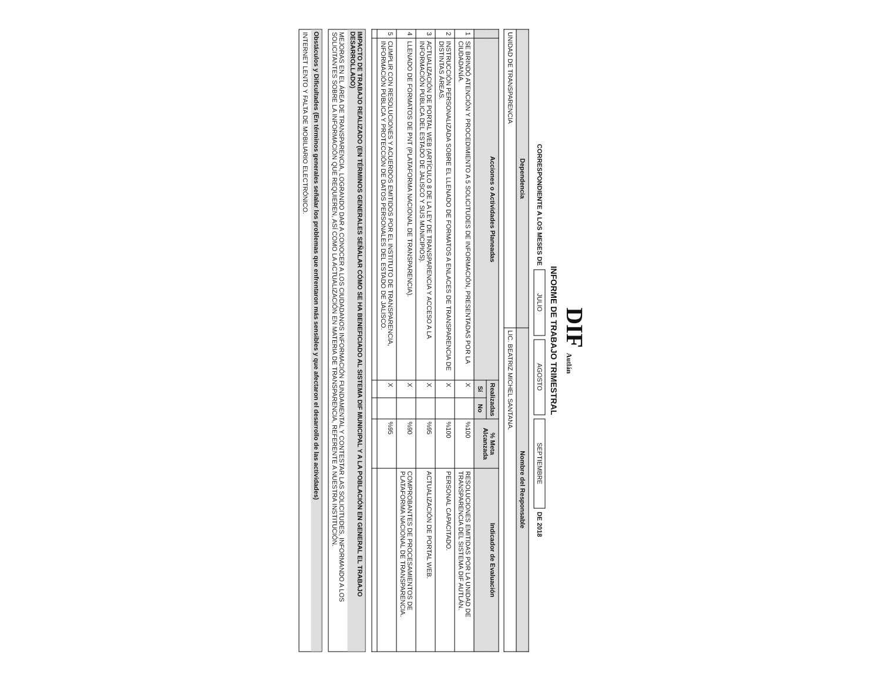DIF Autlán
INFORME DE TRABAJO TRIMESTRAL
CORRESPONDIENTE A LOS MESES DE JULIO AGOSTO SEPTIEMBRE DE 2018
| Dependencia | Nombre del Responsable |
| --- | --- |
| UNIDAD DE TRANSPARENCIA | LIC. BEATRIZ MICHEL SANTANA. |
| | Acciones o Actividades Planeadas | Realizadas | | % Meta Alcanzada | Indicador de Evaluación |
| --- | --- | --- | --- | --- | --- |
| | | Sí | No | | |
| 1 | SE BRINDÓ ATENCIÓN Y PROCEDIMIENTO A 5 SOLICITUDES DE INFORMACIÓN, PRESENTADAS POR LA CIUDADANÍA. | X | | %100 | RESOLUCIONES EMITIDAS POR LA UNIDAD DE TRANSPARENCIA DEL SISTEMA DIF AUTLÁN. |
| 2 | INSTRUCCIÓN PERSONALIZADA SOBRE EL LLENADO DE FORMATOS A ENLACES DE TRANSPARENCIA DE DISTINTAS ÁREAS. | X | | %100 | PERSONAL CAPACITADO. |
| 3 | ACTUALIZACIÓN DE PORTAL WEB (ARTÍCULO 8 DE LA LEY DE TRANSPARENCIA Y ACCESO A LA INFORMACIÓN PÚBLICA DEL ESTADO DE JALISCO Y SUS MUNICIPIOS). | X | | %95 | ACTUALIZACIÓN DE PORTAL WEB. |
| 4 | LLENADO DE FORMATOS DE PNT (PLATAFORMA NACIONAL DE TRANSPARENCIA). | X | | %90 | COMPROBANTES DE PROCESAMIENTOS DE PLATAFORMA NACIONAL DE TRANSPARENCIA. |
| 5 | CUMPLIR CON RESOLUCIONES Y ACUERDOS EMITIDOS POR EL INSTITUTO DE TRANSPARENCIA, INFORMACIÓN PÚBLICA Y PROTECCIÓN DE DATOS PERSONALES DEL ESTADO DE JALISCO. | X | | %95 | |
IMPACTO DE TRABAJO REALIZADO (EN TÉRMINOS GENERALES SEÑALAR CÓMO SE HA BENEFICIADO AL SISTEMA DIF MUNICIPAL Y A LA POBLACIÓN EN GENERAL EL TRABAJO DESARROLLADO)
MEJORAS EN EL ÁREA DE TRANSPARENCIA, LOGRANDO DAR A CONOCER A LOS CIUDADANOS INFORMACIÓN FUNDAMENTAL Y CONTESTAR LAS SOLICITUDES, INFORMANDO A LOS SOLICITANTES SOBRE LA INFORMACIÓN QUE REQUIEREN, ASÍ COMO LA ACTUALIZACIÓN EN MATERIA DE TRANSPARENCIA, REFERENTE A NUESTRA INSTITUCIÓN.
Obstáculos y Dificultades (En términos generales señalar los problemas que enfrentaron más sensibles y que afectaron el desarrollo de las actividades)
INTERNET LENTO Y FALTA DE MOBILIARIO ELECTRÓNICO.